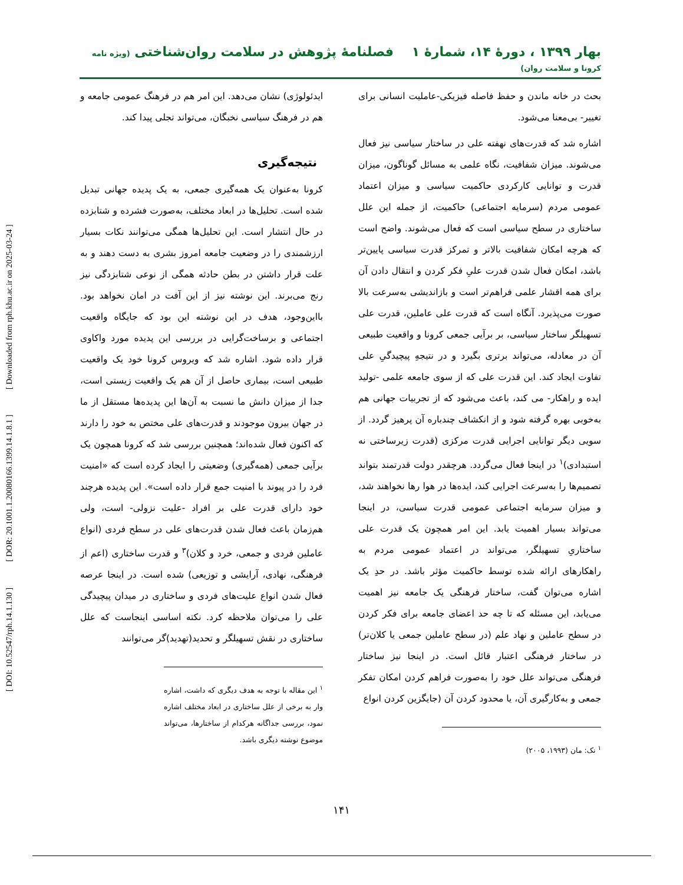[ DOI: 10.52547/rph.14.1.130 ] [ DOR: 20.1001.1.20080166.1399.14.1.8.1 ] [ Downloaded from rph.khu.ac.ir on 2025-03-24 ]
بهار ۱۳۹۹ ، دورهٔ ۱۴، شمارهٔ ۱ فصلنامهٔ پژوهش در سلامت روان‌شناختی (ویژه نامه کرونا و سلامت روان)
بحث در خانه ماندن و حفظ فاصله فیزیکی-عاملیت انسانی برای تغییر- بی‌معنا می‌شود.
اشاره شد که قدرت‌های نهفته علی در ساختار سیاسی نیز فعال می‌شوند. میزان شفافیت، نگاه علمی به مسائل گوناگون، میزان قدرت و توانایی کارکردی حاکمیت سیاسی و میزان اعتماد عمومی مردم (سرمایه اجتماعی) حاکمیت، از جمله این علل ساختاری در سطح سیاسی است که فعال می‌شوند. واضح است که هرچه امکان شفافیت بالاتر و تمرکز قدرت سیاسی پایین‌تر باشد، امکان فعال شدن قدرت علیِ فکر کردن و انتقال دادن آن برای همه اقشار علمی فراهم‌تر است و بازاندیشی به‌سرعت بالا صورت می‌پذیرد. آنگاه است که قدرت علی عاملین، قدرت علی تسهیلگر ساختار سیاسی، بر برآیی جمعی کرونا و واقعیت طبیعی آن در معادله، می‌تواند برتری بگیرد و در نتیجهِ پیچیدگیِ علی تفاوت ایجاد کند. این قدرت علی که از سوی جامعه علمی -تولید ایده و راهکار- می کند، باعث می‌شود که از تجربیات جهانی هم به‌خوبی بهره گرفته شود و از انکشاف چندباره آن پرهیز گردد. از سویی دیگر توانایی اجرایی قدرت مرکزی (قدرت زیرساختی نه استبدادی)<sup>۱</sup> در اینجا فعال می‌گردد. هرچقدر دولت قدرتمند بتواند تصمیم‌ها را به‌سرعت اجرایی کند، ایده‌ها در هوا رها نخواهند شد، و میزان سرمایه اجتماعی عمومی قدرت سیاسی، در اینجا می‌تواند بسیار اهمیت یابد. این امر همچون یک قدرت علی ساختاریِ تسهیلگر، می‌تواند در اعتماد عمومی مردم به راهکارهای ارائه شده توسط حاکمیت مؤثر باشد. در حدِ یک اشاره می‌توان گفت، ساختار فرهنگی یک جامعه نیز اهمیت می‌یابد، این مسئله که تا چه حد اعضای جامعه برای فکر کردن در سطح عاملین و نهاد علم (در سطح عاملین جمعی یا کلان‌تر) در ساختار فرهنگی اعتبار قائل است. در اینجا نیز ساختار فرهنگی می‌تواند علل خود را به‌صورت فراهم کردن امکان تفکر جمعی و به‌کارگیری آن، یا محدود کردن آن (جایگزین کردن انواع
<sup>۱</sup> نک: مان (۱۹۹۳، ۲۰۰۵)
ایدئولوژی) نشان می‌دهد. این امر هم در فرهنگ عمومی جامعه و هم در فرهنگ سیاسی نخبگان، می‌تواند تجلی پیدا کند.
نتیجه‌گیری
کرونا به‌عنوان یک همه‌گیری جمعی، به یک پدیده جهانی تبدیل شده است. تحلیل‌ها در ابعاد مختلف، به‌صورت فشرده و شتابزده در حال انتشار است. این تحلیل‌ها همگی می‌توانند نکات بسیار ارزشمندی را در وضعیت جامعه امروز بشری به دست دهند و به علت قرار داشتن در بطن حادثه همگی از نوعی شتابزدگی نیز رنج می‌برند. این نوشته نیز از این آفت در امان نخواهد بود. بااین‌وجود، هدف در این نوشته این بود که جایگاه واقعیت اجتماعی و برساخت‌گرایی در بررسی این پدیده مورد واکاوی قرار داده شود. اشاره شد که ویروس کرونا خود یک واقعیت طبیعی است، بیماری حاصل از آن هم یک واقعیت زیستی است، جدا از میزان دانش ما نسبت به آن‌ها این پدیده‌ها مستقل از ما در جهان بیرون موجودند و قدرت‌های علی مختص به خود را دارند که اکنون فعال شده‌اند؛ همچنین بررسی شد که کرونا همچون یک برآیی جمعی (همه‌گیری) وضعیتی را ایجاد کرده است که «امنیت فرد را در پیوند با امنیت جمع قرار داده است». این پدیده هرچند خود دارای قدرت علی بر افراد -علیت نزولی- است، ولی هم‌زمان باعث فعال شدن قدرت‌های علی در سطح فردی (انواع عاملین فردی و جمعی، خرد و کلان)<sup>۳</sup> و قدرت ساختاری (اعم از فرهنگی، نهادی، آرایشی و توزیعی) شده است. در اینجا عرصه فعال شدن انواع علیت‌های فردی و ساختاری در میدان پیچیدگی علی را می‌توان ملاحظه کرد. نکته اساسی اینجاست که علل ساختاری در نقش تسهیلگر و تحدید(تهدید)گر می‌توانند
<sup>۱</sup> این مقاله با توجه به هدف دیگری که داشت، اشاره وار به برخی از علل ساختاری در ابعاد مختلف اشاره نمود، بررسی جداگانه هرکدام از ساختارها، می‌تواند موضوع نوشته دیگری باشد.
۱۴۱